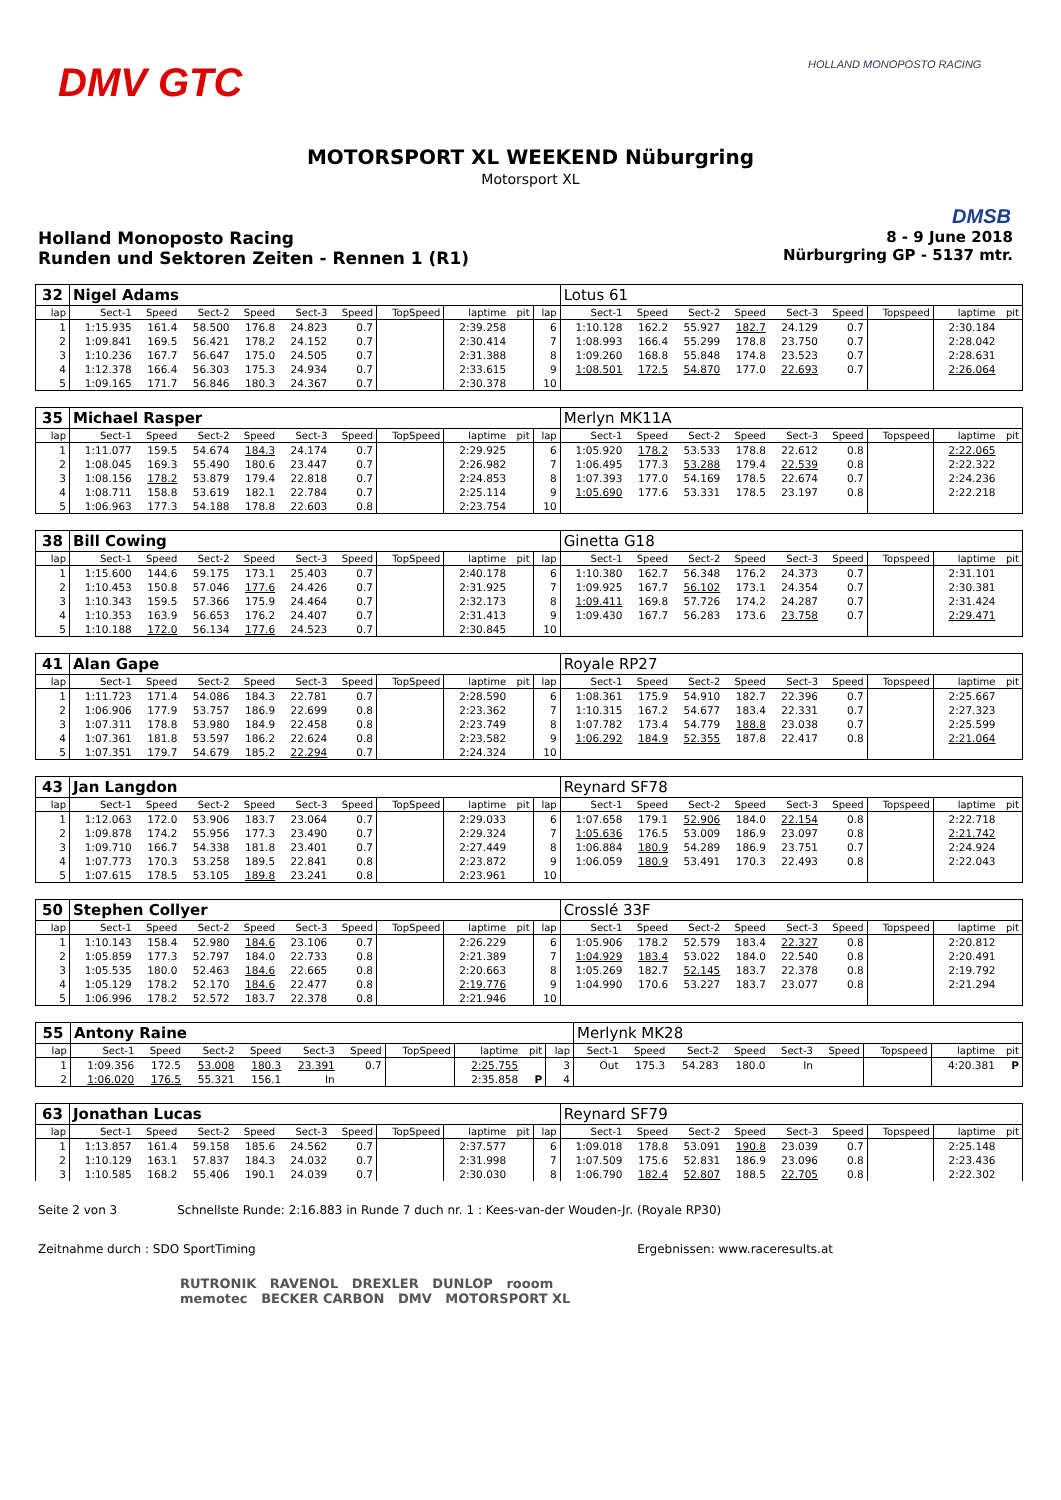DMV GTC HOLLAND MONOPOSTO RACING
MOTORSPORT XL WEEKEND Nüburgring
Motorsport XL
DMSB
Holland Monoposto Racing
Runden und Sektoren Zeiten - Rennen 1 (R1)
8 - 9 June 2018
Nürburgring GP - 5137 mtr.
| 32 | Nigel Adams | | | | | | | | | | Lotus 61 | | | | | | | | |
| lap | Sect-1 | Speed | Sect-2 | Speed | Sect-3 | Speed | TopSpeed | laptime | pit | lap | Sect-1 | Speed | Sect-2 | Speed | Sect-3 | Speed | Topspeed | laptime | pit |
| 1 | 1:15.935 | 161.4 | 58.500 | 176.8 | 24.823 | 0.7 | | 2:39.258 | | 6 | 1:10.128 | 162.2 | 55.927 | 182.7 | 24.129 | 0.7 | | 2:30.184 | |
| 2 | 1:09.841 | 169.5 | 56.421 | 178.2 | 24.152 | 0.7 | | 2:30.414 | | 7 | 1:08.993 | 166.4 | 55.299 | 178.8 | 23.750 | 0.7 | | 2:28.042 | |
| 3 | 1:10.236 | 167.7 | 56.647 | 175.0 | 24.505 | 0.7 | | 2:31.388 | | 8 | 1:09.260 | 168.8 | 55.848 | 174.8 | 23.523 | 0.7 | | 2:28.631 | |
| 4 | 1:12.378 | 166.4 | 56.303 | 175.3 | 24.934 | 0.7 | | 2:33.615 | | 9 | 1:08.501 | 172.5 | 54.870 | 177.0 | 22.693 | 0.7 | | 2:26.064 | |
| 5 | 1:09.165 | 171.7 | 56.846 | 180.3 | 24.367 | 0.7 | | 2:30.378 | | 10 | | | | | | | | | |
| 35 | Michael Rasper | | | | | | | | | | Merlyn MK11A | | | | | | | | |
| lap | Sect-1 | Speed | Sect-2 | Speed | Sect-3 | Speed | TopSpeed | laptime | pit | lap | Sect-1 | Speed | Sect-2 | Speed | Sect-3 | Speed | Topspeed | laptime | pit |
| 1 | 1:11.077 | 159.5 | 54.674 | 184.3 | 24.174 | 0.7 | | 2:29.925 | | 6 | 1:05.920 | 178.2 | 53.533 | 178.8 | 22.612 | 0.8 | | 2:22.065 | |
| 2 | 1:08.045 | 169.3 | 55.490 | 180.6 | 23.447 | 0.7 | | 2:26.982 | | 7 | 1:06.495 | 177.3 | 53.288 | 179.4 | 22.539 | 0.8 | | 2:22.322 | |
| 3 | 1:08.156 | 178.2 | 53.879 | 179.4 | 22.818 | 0.7 | | 2:24.853 | | 8 | 1:07.393 | 177.0 | 54.169 | 178.5 | 22.674 | 0.7 | | 2:24.236 | |
| 4 | 1:08.711 | 158.8 | 53.619 | 182.1 | 22.784 | 0.7 | | 2:25.114 | | 9 | 1:05.690 | 177.6 | 53.331 | 178.5 | 23.197 | 0.8 | | 2:22.218 | |
| 5 | 1:06.963 | 177.3 | 54.188 | 178.8 | 22.603 | 0.8 | | 2:23.754 | | 10 | | | | | | | | | |
| 38 | Bill Cowing | | | | | | | | | | Ginetta G18 | | | | | | | | |
| lap | Sect-1 | Speed | Sect-2 | Speed | Sect-3 | Speed | TopSpeed | laptime | pit | lap | Sect-1 | Speed | Sect-2 | Speed | Sect-3 | Speed | Topspeed | laptime | pit |
| 1 | 1:15.600 | 144.6 | 59.175 | 173.1 | 25.403 | 0.7 | | 2:40.178 | | 6 | 1:10.380 | 162.7 | 56.348 | 176.2 | 24.373 | 0.7 | | 2:31.101 | |
| 2 | 1:10.453 | 150.8 | 57.046 | 177.6 | 24.426 | 0.7 | | 2:31.925 | | 7 | 1:09.925 | 167.7 | 56.102 | 173.1 | 24.354 | 0.7 | | 2:30.381 | |
| 3 | 1:10.343 | 159.5 | 57.366 | 175.9 | 24.464 | 0.7 | | 2:32.173 | | 8 | 1:09.411 | 169.8 | 57.726 | 174.2 | 24.287 | 0.7 | | 2:31.424 | |
| 4 | 1:10.353 | 163.9 | 56.653 | 176.2 | 24.407 | 0.7 | | 2:31.413 | | 9 | 1:09.430 | 167.7 | 56.283 | 173.6 | 23.758 | 0.7 | | 2:29.471 | |
| 5 | 1:10.188 | 172.0 | 56.134 | 177.6 | 24.523 | 0.7 | | 2:30.845 | | 10 | | | | | | | | | |
| 41 | Alan Gape | | | | | | | | | | Royale RP27 | | | | | | | | |
| lap | Sect-1 | Speed | Sect-2 | Speed | Sect-3 | Speed | TopSpeed | laptime | pit | lap | Sect-1 | Speed | Sect-2 | Speed | Sect-3 | Speed | Topspeed | laptime | pit |
| 1 | 1:11.723 | 171.4 | 54.086 | 184.3 | 22.781 | 0.7 | | 2:28.590 | | 6 | 1:08.361 | 175.9 | 54.910 | 182.7 | 22.396 | 0.7 | | 2:25.667 | |
| 2 | 1:06.906 | 177.9 | 53.757 | 186.9 | 22.699 | 0.8 | | 2:23.362 | | 7 | 1:10.315 | 167.2 | 54.677 | 183.4 | 22.331 | 0.7 | | 2:27.323 | |
| 3 | 1:07.311 | 178.8 | 53.980 | 184.9 | 22.458 | 0.8 | | 2:23.749 | | 8 | 1:07.782 | 173.4 | 54.779 | 188.8 | 23.038 | 0.7 | | 2:25.599 | |
| 4 | 1:07.361 | 181.8 | 53.597 | 186.2 | 22.624 | 0.8 | | 2:23.582 | | 9 | 1:06.292 | 184.9 | 52.355 | 187.8 | 22.417 | 0.8 | | 2:21.064 | |
| 5 | 1:07.351 | 179.7 | 54.679 | 185.2 | 22.294 | 0.7 | | 2:24.324 | | 10 | | | | | | | | | |
| 43 | Jan Langdon | | | | | | | | | | Reynard SF78 | | | | | | | | |
| lap | Sect-1 | Speed | Sect-2 | Speed | Sect-3 | Speed | TopSpeed | laptime | pit | lap | Sect-1 | Speed | Sect-2 | Speed | Sect-3 | Speed | Topspeed | laptime | pit |
| 1 | 1:12.063 | 172.0 | 53.906 | 183.7 | 23.064 | 0.7 | | 2:29.033 | | 6 | 1:07.658 | 179.1 | 52.906 | 184.0 | 22.154 | 0.8 | | 2:22.718 | |
| 2 | 1:09.878 | 174.2 | 55.956 | 177.3 | 23.490 | 0.7 | | 2:29.324 | | 7 | 1:05.636 | 176.5 | 53.009 | 186.9 | 23.097 | 0.8 | | 2:21.742 | |
| 3 | 1:09.710 | 166.7 | 54.338 | 181.8 | 23.401 | 0.7 | | 2:27.449 | | 8 | 1:06.884 | 180.9 | 54.289 | 186.9 | 23.751 | 0.7 | | 2:24.924 | |
| 4 | 1:07.773 | 170.3 | 53.258 | 189.5 | 22.841 | 0.8 | | 2:23.872 | | 9 | 1:06.059 | 180.9 | 53.491 | 170.3 | 22.493 | 0.8 | | 2:22.043 | |
| 5 | 1:07.615 | 178.5 | 53.105 | 189.8 | 23.241 | 0.8 | | 2:23.961 | | 10 | | | | | | | | | |
| 50 | Stephen Collyer | | | | | | | | | | Crosslé 33F | | | | | | | | |
| lap | Sect-1 | Speed | Sect-2 | Speed | Sect-3 | Speed | TopSpeed | laptime | pit | lap | Sect-1 | Speed | Sect-2 | Speed | Sect-3 | Speed | Topspeed | laptime | pit |
| 1 | 1:10.143 | 158.4 | 52.980 | 184.6 | 23.106 | 0.7 | | 2:26.229 | | 6 | 1:05.906 | 178.2 | 52.579 | 183.4 | 22.327 | 0.8 | | 2:20.812 | |
| 2 | 1:05.859 | 177.3 | 52.797 | 184.0 | 22.733 | 0.8 | | 2:21.389 | | 7 | 1:04.929 | 183.4 | 53.022 | 184.0 | 22.540 | 0.8 | | 2:20.491 | |
| 3 | 1:05.535 | 180.0 | 52.463 | 184.6 | 22.665 | 0.8 | | 2:20.663 | | 8 | 1:05.269 | 182.7 | 52.145 | 183.7 | 22.378 | 0.8 | | 2:19.792 | |
| 4 | 1:05.129 | 178.2 | 52.170 | 184.6 | 22.477 | 0.8 | | 2:19.776 | | 9 | 1:04.990 | 170.6 | 53.227 | 183.7 | 23.077 | 0.8 | | 2:21.294 | |
| 5 | 1:06.996 | 178.2 | 52.572 | 183.7 | 22.378 | 0.8 | | 2:21.946 | | 10 | | | | | | | | | |
| 55 | Antony Raine | | | | | | | | | | Merlynk MK28 | | | | | | | | |
| lap | Sect-1 | Speed | Sect-2 | Speed | Sect-3 | Speed | TopSpeed | laptime | pit | lap | Sect-1 | Speed | Sect-2 | Speed | Sect-3 | Speed | Topspeed | laptime | pit |
| 1 | 1:09.356 | 172.5 | 53.008 | 180.3 | 23.391 | 0.7 | | 2:25.755 | | 3 | Out | 175.3 | 54.283 | 180.0 | In | | | 4:20.381 | P |
| 2 | 1:06.020 | 176.5 | 55.321 | 156.1 | In | | | 2:35.858 | P | 4 | | | | | | | | | |
| 63 | Jonathan Lucas | | | | | | | | | | Reynard SF79 | | | | | | | | |
| lap | Sect-1 | Speed | Sect-2 | Speed | Sect-3 | Speed | TopSpeed | laptime | pit | lap | Sect-1 | Speed | Sect-2 | Speed | Sect-3 | Speed | Topspeed | laptime | pit |
| 1 | 1:13.857 | 161.4 | 59.158 | 185.6 | 24.562 | 0.7 | | 2:37.577 | | 6 | 1:09.018 | 178.8 | 53.091 | 190.8 | 23.039 | 0.7 | | 2:25.148 | |
| 2 | 1:10.129 | 163.1 | 57.837 | 184.3 | 24.032 | 0.7 | | 2:31.998 | | 7 | 1:07.509 | 175.6 | 52.831 | 186.9 | 23.096 | 0.8 | | 2:23.436 | |
| 3 | 1:10.585 | 168.2 | 55.406 | 190.1 | 24.039 | 0.7 | | 2:30.030 | | 8 | 1:06.790 | 182.4 | 52.807 | 188.5 | 22.705 | 0.8 | | 2:22.302 | |
Seite 2 von 3 Schnellste Runde: 2:16.883 in Runde 7 duch nr. 1 : Kees-van-der Wouden-Jr. (Royale RP30)
Zeitnahme durch : SDO SportTiming Ergebnissen: www.raceresults.at
RUTRONIK RAVENOL DREXLER DUNLOP rooom
memotec BECKER CARBON DMV MOTORSPORT XL